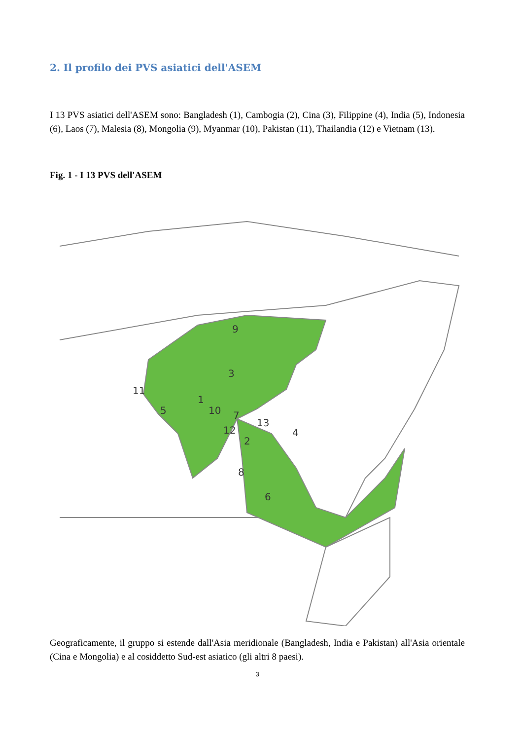2. Il profilo dei PVS asiatici dell'ASEM
I 13 PVS asiatici dell'ASEM sono: Bangladesh (1), Cambogia (2), Cina (3), Filippine (4), India (5), Indonesia (6), Laos (7), Malesia (8), Mongolia (9), Myanmar (10), Pakistan (11), Thailandia (12) e Vietnam (13).
Fig. 1 - I 13 PVS dell'ASEM
9
3
11
5
1
10
7
12
2
13
4
8
6
Geograficamente, il gruppo si estende dall'Asia meridionale (Bangladesh, India e Pakistan) all'Asia orientale (Cina e Mongolia) e al cosiddetto Sud-est asiatico (gli altri 8 paesi).
3